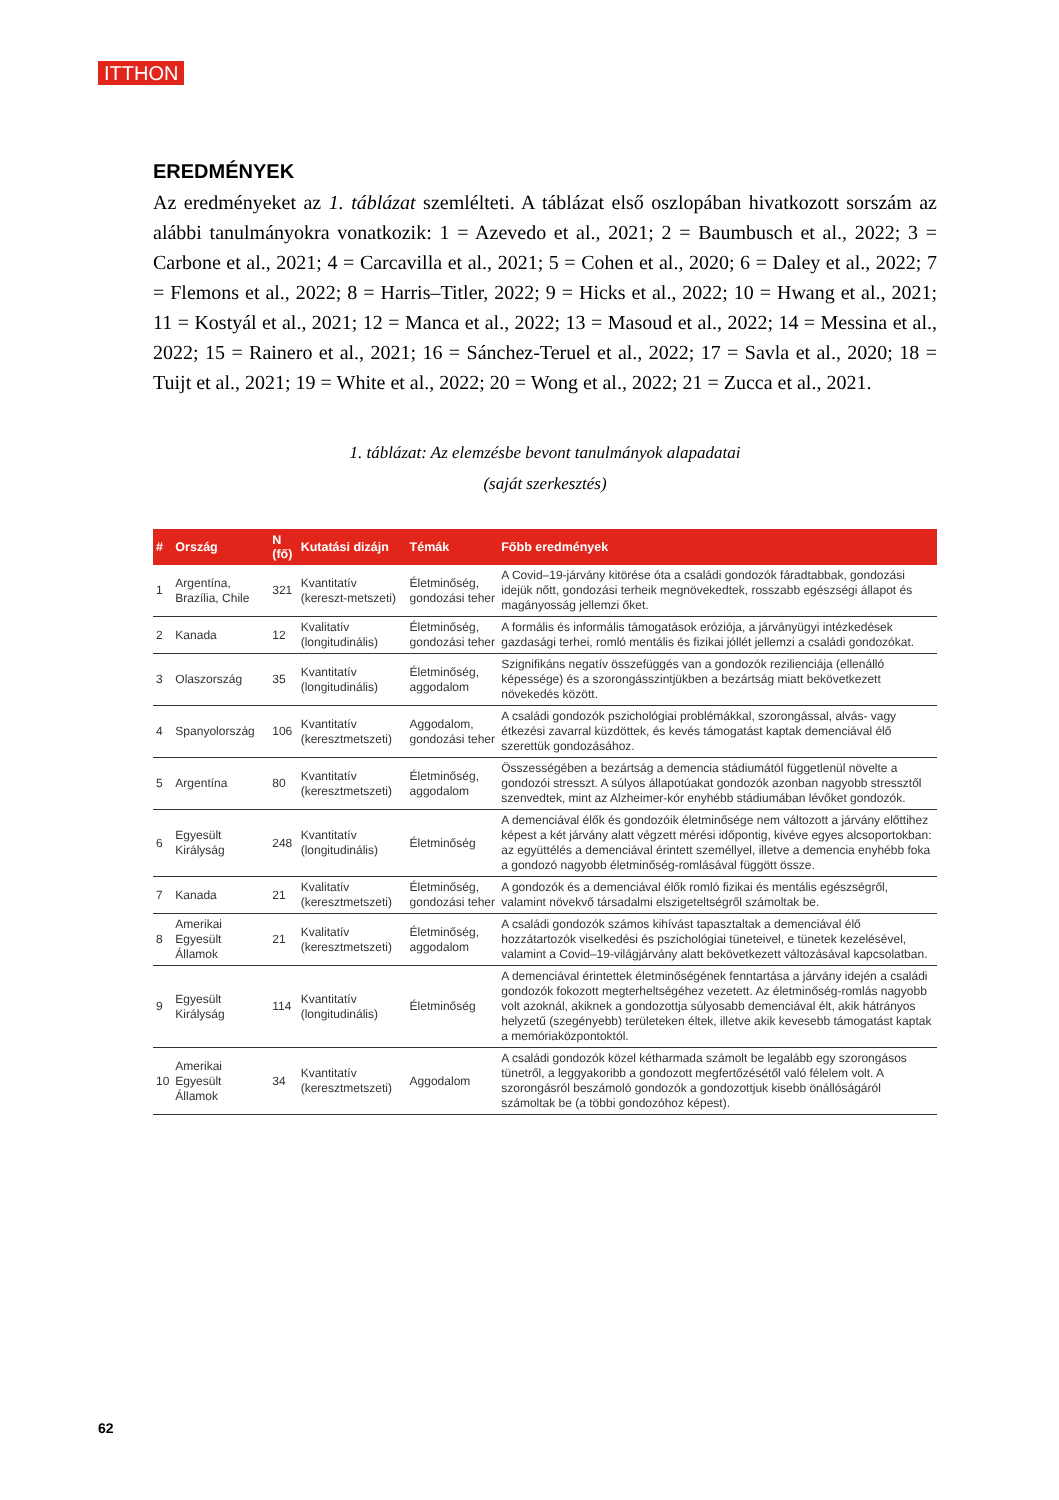ITTHON
EREDMÉNYEK
Az eredményeket az 1. táblázat szemlélteti. A táblázat első oszlopában hivatkozott sorszám az alábbi tanulmányokra vonatkozik: 1 = Azevedo et al., 2021; 2 = Baumbusch et al., 2022; 3 = Carbone et al., 2021; 4 = Carcavilla et al., 2021; 5 = Cohen et al., 2020; 6 = Daley et al., 2022; 7 = Flemons et al., 2022; 8 = Harris–Titler, 2022; 9 = Hicks et al., 2022; 10 = Hwang et al., 2021; 11 = Kostyál et al., 2021; 12 = Manca et al., 2022; 13 = Masoud et al., 2022; 14 = Messina et al., 2022; 15 = Rainero et al., 2021; 16 = Sánchez-Teruel et al., 2022; 17 = Savla et al., 2020; 18 = Tuijt et al., 2021; 19 = White et al., 2022; 20 = Wong et al., 2022; 21 = Zucca et al., 2021.
1. táblázat: Az elemzésbe bevont tanulmányok alapadatai
(saját szerkesztés)
| # | Ország | N (fő) | Kutatási dizájn | Témák | Főbb eredmények |
| --- | --- | --- | --- | --- | --- |
| 1 | Argentína, Brazília, Chile | 321 | Kvantitatív (kereszt-metszeti) | Életminőség, gondozási teher | A Covid–19-járvány kitörése óta a családi gondozók fáradtabbak, gondozási idejük nőtt, gondozási terheik megnövekedtek, rosszabb egészségi állapot és magányosság jellemzi őket. |
| 2 | Kanada | 12 | Kvalitatív (longitudinális) | Életminőség, gondozási teher | A formális és informális támogatások eróziója, a járványügyi intézkedések gazdasági terhei, romló mentális és fizikai jóllét jellemzi a családi gondozókat. |
| 3 | Olaszország | 35 | Kvantitatív (longitudinális) | Életminőség, aggodalom | Szignifikáns negatív összefüggés van a gondozók rezilienciája (ellenálló képessége) és a szorongásszintjükben a bezártság miatt bekövetkezett növekedés között. |
| 4 | Spanyolország | 106 | Kvantitatív (keresztmetszeti) | Aggodalom, gondozási teher | A családi gondozók pszichológiai problémákkal, szorongással, alvás- vagy étkezési zavarral küzdöttek, és kevés támogatást kaptak demenciával élő szerettük gondozásához. |
| 5 | Argentína | 80 | Kvantitatív (keresztmetszeti) | Életminőség, aggodalom | Összességében a bezártság a demencia stádiumától függetlenül növelte a gondozói stresszt. A súlyos állapotúakat gondozók azonban nagyobb stressztől szenvedtek, mint az Alzheimer-kór enyhébb stádiumában lévőket gondozók. |
| 6 | Egyesült Királyság | 248 | Kvantitatív (longitudinális) | Életminőség | A demenciával élők és gondozóik életminősége nem változott a járvány előttihez képest a két járvány alatt végzett mérési időpontig, kivéve egyes alcsoportokban: az együttélés a demenciával érintett személlyel, illetve a demencia enyhébb foka a gondozó nagyobb életminőség-romlásával függött össze. |
| 7 | Kanada | 21 | Kvalitatív (keresztmetszeti) | Életminőség, gondozási teher | A gondozók és a demenciával élők romló fizikai és mentális egészségről, valamint növekvő társadalmi elszigeteltségről számoltak be. |
| 8 | Amerikai Egyesült Államok | 21 | Kvalitatív (keresztmetszeti) | Életminőség, aggodalom | A családi gondozók számos kihívást tapasztaltak a demenciával élő hozzátartozók viselkedési és pszichológiai tüneteivel, e tünetek kezelésével, valamint a Covid–19-világjárvány alatt bekövetkezett változásával kapcsolatban. |
| 9 | Egyesült Királyság | 114 | Kvantitatív (longitudinális) | Életminőség | A demenciával érintettek életminőségének fenntartása a járvány idején a családi gondozók fokozott megterheltségéhez vezetett. Az életminőség-romlás nagyobb volt azoknál, akiknek a gondozottja súlyosabb demenciával élt, akik hátrányos helyzetű (szegényebb) területeken éltek, illetve akik kevesebb támogatást kaptak a memóriaközpontoktól. |
| 10 | Amerikai Egyesült Államok | 34 | Kvantitatív (keresztmetszeti) | Aggodalom | A családi gondozók közel kétharmada számolt be legalább egy szorongásos tünetről, a leggyakoribb a gondozott megfertőzésétől való félelem volt. A szorongásról beszámoló gondozók a gondozottjuk kisebb önállóságáról számoltak be (a többi gondozóhoz képest). |
62